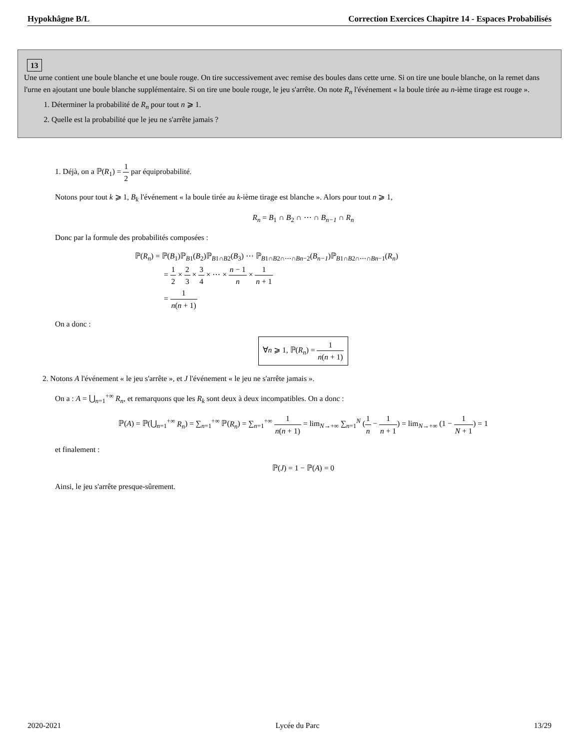Hypokhâgne B/L Correction Exercices Chapitre 14 - Espaces Probabilisés
13
Une urne contient une boule blanche et une boule rouge. On tire successivement avec remise des boules dans cette urne. Si on tire une boule blanche, on la remet dans l'urne en ajoutant une boule blanche supplémentaire. Si on tire une boule rouge, le jeu s'arrête. On note R<sub>n</sub> l'événement « la boule tirée au n-ième tirage est rouge ».
1. Déterminer la probabilité de R<sub>n</sub> pour tout n ⩾ 1.
2. Quelle est la probabilité que le jeu ne s'arrête jamais ?
1. Déjà, on a ℙ(R<sub>1</sub>) = 1 2 par équiprobabilité.
Notons pour tout k ⩾ 1, B<sub>k</sub> l'événement « la boule tirée au k-ième tirage est blanche ». Alors pour tout n ⩾ 1,
R<sub>n</sub> = B<sub>1</sub> ∩ B<sub>2</sub> ∩ ⋯ ∩ B<sub>n−1</sub> ∩ R<sub>n</sub>
Donc par la formule des probabilités composées :
ℙ(R<sub>n</sub>) = ℙ(B<sub>1</sub>)ℙ<sub>B1</sub>(B<sub>2</sub>)ℙ<sub>B1∩B2</sub>(B<sub>3</sub>) ⋯ ℙ<sub>B1∩B2∩⋯∩Bn−2</sub>(B<sub>n−1</sub>)ℙ<sub>B1∩B2∩⋯∩Bn−1</sub>(R<sub>n</sub>)
= 1 2 × 2 3 × 3 4 × ⋯ × n − 1 n × 1 n + 1
= 1 n(n + 1)
On a donc :
∀n ⩾ 1, ℙ(R<sub>n</sub>) = 1 n(n + 1)
2. Notons A l'événement « le jeu s'arrête », et J l'événement « le jeu ne s'arrête jamais ».
On a : A = ⋃<sub>n=1</sub><sup>+∞</sup> R<sub>n</sub>, et remarquons que les R<sub>k</sub> sont deux à deux incompatibles. On a donc :
ℙ(A) = ℙ(⋃<sub>n=1</sub><sup>+∞</sup> R<sub>n</sub>) = ∑<sub>n=1</sub><sup>+∞</sup> ℙ(R<sub>n</sub>) = ∑<sub>n=1</sub><sup>+∞</sup> 1 n(n + 1) = lim<sub>N→+∞</sub> ∑<sub>n=1</sub><sup>N</sup> (1 n − 1 n + 1) = lim<sub>N→+∞</sub> (1 − 1 N + 1) = 1
et finalement :
ℙ(J) = 1 − ℙ(A) = 0
Ainsi, le jeu s'arrête presque-sûrement.
2020-2021 Lycée du Parc 13/29